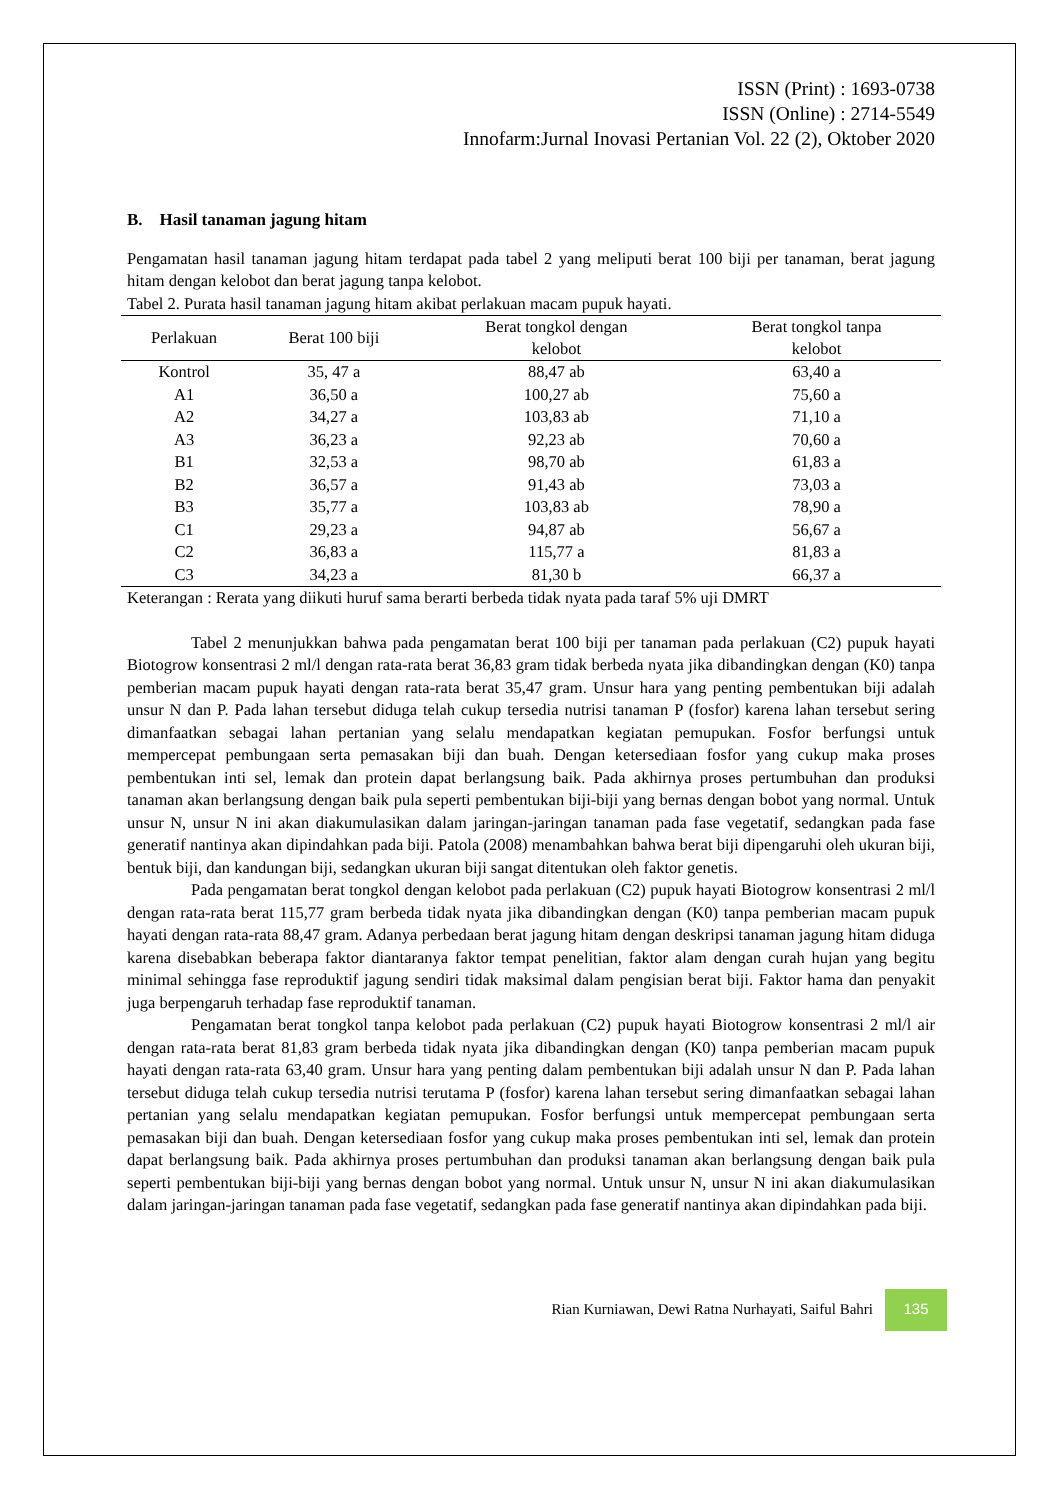ISSN (Print) : 1693-0738
ISSN (Online) : 2714-5549
Innofarm:Jurnal Inovasi Pertanian Vol. 22 (2), Oktober 2020
B. Hasil tanaman jagung hitam
Pengamatan hasil tanaman jagung hitam terdapat pada tabel 2 yang meliputi berat 100 biji per tanaman, berat jagung hitam dengan kelobot dan berat jagung tanpa kelobot.
Tabel 2. Purata hasil tanaman jagung hitam akibat perlakuan macam pupuk hayati.
| Perlakuan | Berat 100 biji | Berat tongkol dengan kelobot | Berat tongkol tanpa kelobot |
| --- | --- | --- | --- |
| Kontrol | 35, 47 a | 88,47 ab | 63,40 a |
| A1 | 36,50 a | 100,27 ab | 75,60 a |
| A2 | 34,27 a | 103,83 ab | 71,10 a |
| A3 | 36,23 a | 92,23 ab | 70,60 a |
| B1 | 32,53 a | 98,70 ab | 61,83 a |
| B2 | 36,57 a | 91,43 ab | 73,03 a |
| B3 | 35,77 a | 103,83 ab | 78,90 a |
| C1 | 29,23 a | 94,87 ab | 56,67 a |
| C2 | 36,83 a | 115,77 a | 81,83 a |
| C3 | 34,23 a | 81,30 b | 66,37 a |
Keterangan : Rerata yang diikuti huruf sama berarti berbeda tidak nyata pada taraf 5% uji DMRT
Tabel 2 menunjukkan bahwa pada pengamatan berat 100 biji per tanaman pada perlakuan (C2) pupuk hayati Biotogrow konsentrasi 2 ml/l dengan rata-rata berat 36,83 gram tidak berbeda nyata jika dibandingkan dengan (K0) tanpa pemberian macam pupuk hayati dengan rata-rata berat 35,47 gram. Unsur hara yang penting pembentukan biji adalah unsur N dan P. Pada lahan tersebut diduga telah cukup tersedia nutrisi tanaman P (fosfor) karena lahan tersebut sering dimanfaatkan sebagai lahan pertanian yang selalu mendapatkan kegiatan pemupukan. Fosfor berfungsi untuk mempercepat pembungaan serta pemasakan biji dan buah. Dengan ketersediaan fosfor yang cukup maka proses pembentukan inti sel, lemak dan protein dapat berlangsung baik. Pada akhirnya proses pertumbuhan dan produksi tanaman akan berlangsung dengan baik pula seperti pembentukan biji-biji yang bernas dengan bobot yang normal. Untuk unsur N, unsur N ini akan diakumulasikan dalam jaringan-jaringan tanaman pada fase vegetatif, sedangkan pada fase generatif nantinya akan dipindahkan pada biji. Patola (2008) menambahkan bahwa berat biji dipengaruhi oleh ukuran biji, bentuk biji, dan kandungan biji, sedangkan ukuran biji sangat ditentukan oleh faktor genetis.
Pada pengamatan berat tongkol dengan kelobot pada perlakuan (C2) pupuk hayati Biotogrow konsentrasi 2 ml/l dengan rata-rata berat 115,77 gram berbeda tidak nyata jika dibandingkan dengan (K0) tanpa pemberian macam pupuk hayati dengan rata-rata 88,47 gram. Adanya perbedaan berat jagung hitam dengan deskripsi tanaman jagung hitam diduga karena disebabkan beberapa faktor diantaranya faktor tempat penelitian, faktor alam dengan curah hujan yang begitu minimal sehingga fase reproduktif jagung sendiri tidak maksimal dalam pengisian berat biji. Faktor hama dan penyakit juga berpengaruh terhadap fase reproduktif tanaman.
Pengamatan berat tongkol tanpa kelobot pada perlakuan (C2) pupuk hayati Biotogrow konsentrasi 2 ml/l air dengan rata-rata berat 81,83 gram berbeda tidak nyata jika dibandingkan dengan (K0) tanpa pemberian macam pupuk hayati dengan rata-rata 63,40 gram. Unsur hara yang penting dalam pembentukan biji adalah unsur N dan P. Pada lahan tersebut diduga telah cukup tersedia nutrisi terutama P (fosfor) karena lahan tersebut sering dimanfaatkan sebagai lahan pertanian yang selalu mendapatkan kegiatan pemupukan. Fosfor berfungsi untuk mempercepat pembungaan serta pemasakan biji dan buah. Dengan ketersediaan fosfor yang cukup maka proses pembentukan inti sel, lemak dan protein dapat berlangsung baik. Pada akhirnya proses pertumbuhan dan produksi tanaman akan berlangsung dengan baik pula seperti pembentukan biji-biji yang bernas dengan bobot yang normal. Untuk unsur N, unsur N ini akan diakumulasikan dalam jaringan-jaringan tanaman pada fase vegetatif, sedangkan pada fase generatif nantinya akan dipindahkan pada biji.
Rian Kurniawan, Dewi Ratna Nurhayati, Saiful Bahri 135